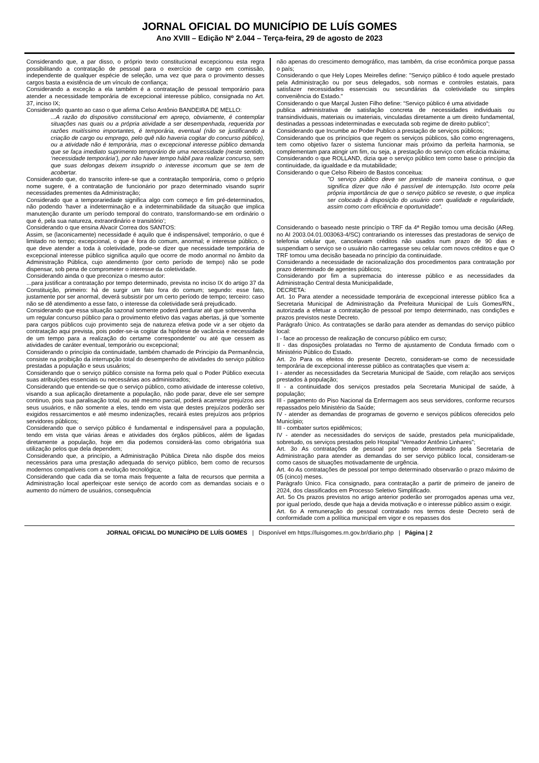JORNAL OFICIAL DO MUNICÍPIO DE LUÍS GOMES
Ano XVIII – Edição Nº 2.044 – Terça-feira, 29 de agosto de 2023
Considerando que, a par disso, o próprio texto constitucional excepcionou esta regra possibilitando a contratação de pessoal para o exercício de cargo em comissão, independente de qualquer espécie de seleção, uma vez que para o provimento desses cargos basta a existência de um vínculo de confiança;
Considerando a exceção a ela também é a contratação de pessoal temporário para atender a necessidade temporária de excepcional interesse público, consignada no Art. 37, inciso IX;
Considerando quanto ao caso o que afirma Celso Antônio BANDEIRA DE MELLO:
...A razão do dispositivo constitucional em apreço, obviamente, é contemplar situações nas quais ou a própria atividade a ser desempenhada, requerida por razões muitíssimo importantes, é temporária, eventual (não se justificando a criação de cargo ou emprego, pelo quê não haveria cogitar do concurso público), ou a atividade não é temporária, mas o excepcional interesse público demanda que se faça imediato suprimento temporário de uma necessidade (neste sentido, ‘necessidade temporária’), por não haver tempo hábil para realizar concurso, sem que suas delongas deixem insuprido o interesse incomum que se tem de acobertar.
Considerando que, do transcrito infere-se que a contratação temporária, como o próprio nome sugere, é a contratação de funcionário por prazo determinado visando suprir necessidades prementes da Administração;
Considerado que a temporariedade significa algo com começo e fim pré-determinados, não podendo ‘haver a indeterminação e a indeterminabilidade da situação que implica manutenção durante um período temporal do contrato, transformando-se em ordinário o que é, pela sua natureza, extraordinário e transitório’;
Considerando o que ensina Alvacir Correa dos SANTOS:
Assim, se (laconicamente) necessidade é aquilo que é indispensável; temporário, o que é limitado no tempo; excepcional, o que é fora do comum, anormal; e interesse público, o que deve atender a toda à coletividade, pode-se dizer que necessidade temporária de excepcional interesse público significa aquilo que ocorre de modo anormal no âmbito da Administração Pública, cujo atendimento (por certo período de tempo) não se pode dispensar, sob pena de comprometer o interesse da coletividade.
Considerando ainda o que preconiza o mesmo autor:
...para justificar a contratação por tempo determinado, prevista no inciso IX do artigo 37 da Constituição, primeiro: há de surgir um fato fora do comum; segundo: esse fato, justamente por ser anormal, deverá subsistir por um certo período de tempo; terceiro: caso não se dê atendimento a esse fato, o interesse da coletividade será prejudicado.
Considerando que essa situação sazonal somente poderá perdurar até que sobrevenha
um regular concurso público para o provimento efetivo das vagas abertas, já que ‘somente para cargos públicos cujo provimento seja de natureza efetiva pode vir a ser objeto da contratação aqui prevista, pois poder-se-ia cogitar da hipótese de vacância e necessidade de um tempo para a realização do certame correspondente’ ou até que cessem as atividades de caráter eventual, temporário ou excepcional;
Considerando o princípio da continuidade, também chamado de Principio da Permanência, consiste na proibição da interrupção total do desempenho de atividades do serviço público prestadas a população e seus usuários;
Considerando que o serviço público consiste na forma pelo qual o Poder Público executa suas atribuições essenciais ou necessárias aos administrados;
Considerando que entende-se que o serviço público, como atividade de interesse coletivo, visando a sua aplicação diretamente a população, não pode parar, deve ele ser sempre continuo, pois sua paralisação total, ou até mesmo parcial, poderá acarretar prejuízos aos seus usuários, e não somente a eles, tendo em vista que destes prejuízos poderão ser exigidos ressarcimentos e até mesmo indenizações, recairá estes prejuízos aos próprios servidores públicos;
Considerando que o serviço público é fundamental e indispensável para a população, tendo em vista que várias áreas e atividades dos órgãos públicos, além de ligadas diretamente a população, hoje em dia podemos considerá-las como obrigatória sua utilização pelos que dela dependem;
Considerando que, a princípio, a Administração Pública Direta não dispõe dos meios necessários para uma prestação adequada do serviço público, bem como de recursos modernos compatíveis com a evolução tecnológica;
Considerando que cada dia se torna mais frequente a falta de recursos que permita a Administração local aperfeiçoar este serviço de acordo com as demandas sociais e o aumento do número de usuários, consequência
não apenas do crescimento demográfico, mas também, da crise econômica porque passa o país;
Considerando o que Hely Lopes Meirelles define: "Serviço público é todo aquele prestado pela Administração ou por seus delegados, sob normas e controles estatais, para satisfazer necessidades essenciais ou secundárias da coletividade ou simples conveniência do Estado."
Considerando o que Marçal Justen Filho define: “Serviço público é uma atividade
publica administrativa de satisfação concreta de necessidades individuais ou transindividuais, materiais ou imateriais, vinculadas diretamente a um direito fundamental, destinadas a pessoas indeterminadas e executada sob regime de direito publico”;
Considerando que Incumbe ao Poder Publico a prestação de serviços públicos;
Considerando que os princípios que regem os serviços públicos, são como engrenagens, tem como objetivo fazer o sistema funcionar mais próximo da perfeita harmonia, se complementam para atingir um fim, ou seja, a prestação do serviço com eficácia máxima;
Considerando o que ROLLAND, dizia que o serviço público tem como base o princípio da continuidade, da igualdade e da mutabilidade;
Considerando o que Celso Ribeiro de Bastos conceitua:
"O serviço público deve ser prestado de maneira continua, o que significa dizer que não é passível de interrupção. Isto ocorre pela própria importância de que o serviço público se reveste, o que implica ser colocado à disposição do usuário com qualidade e regularidade, assim como com eficiência e oportunidade".
Considerando o baseado neste princípio o TRF da 4ª Região tomou uma decisão (AReg. no AI 2003.04.01.003063-4/SC) contrariando os interesses das prestadoras de serviço de telefonia celular que, cancelavam créditos não usados num prazo de 90 dias e suspendiam o serviço se o usuário não carregasse seu celular com novos créditos e que O TRF tomou uma decisão baseada no princípio da continuidade.
Considerando a necessidade de racionalização dos procedimentos para contratação por prazo determinado de agentes públicos;
Considerando por fim a supremacia do interesse público e as necessidades da Administração Central desta Municipalidade,
DECRETA:
Art. 1o Para atender a necessidade temporária de excepcional interesse público fica a Secretaria Municipal de Administração da Prefeitura Municipal de Luís Gomes/RN., autorizada a efetuar a contratação de pessoal por tempo determinado, nas condições e prazos previstos neste Decreto.
Parágrafo Único. As contratações se darão para atender as demandas do serviço público local:
I - face ao processo de realização de concurso público em curso;
II - das disposições prolatadas no Termo de ajustamento de Conduta firmado com o Ministério Público do Estado.
Art. 2o Para os efeitos do presente Decreto, consideram-se como de necessidade temporária de excepcional interesse público as contratações que visem a:
I - atender as necessidades da Secretaria Municipal de Saúde, com relação aos serviços prestados à população;
II - a continuidade dos serviços prestados pela Secretaria Municipal de saúde, à população;
III - pagamento do Piso Nacional da Enfermagem aos seus servidores, conforme recursos repassados pelo Ministério da Saúde;
IV - atender as demandas de programas de governo e serviços públicos oferecidos pelo Município;
III - combater surtos epidêmicos;
IV - atender as necessidades do serviços de saúde, prestados pela municipalidade, sobretudo, os serviços prestados pelo Hospital “Vereador Antônio Linhares”;
Art. 3o As contratações de pessoal por tempo determinado pela Secretaria de Administração para atender as demandas do ser serviço público local, consideram-se como casos de situações motivadamente de urgência.
Art. 4o As contratações de pessoal por tempo determinado observarão o prazo máximo de 05 (cinco) meses.
Parágrafo Único. Fica consignado, para contratação a partir de primeiro de janeiro de 2024, dos classificados em Processo Seletivo Simplificado.
Art. 5o Os prazos previstos no artigo anterior poderão ser prorrogados apenas uma vez, por igual período, desde que haja a devida motivação e o interesse público assim o exigir.
Art. 6o A remuneração do pessoal contratado nos termos deste Decreto será de conformidade com a política municipal em vigor e os repasses dos
JORNAL OFICIAL DO MUNICÍPIO DE LUÍS GOMES | Disponível em https://luisgomes.rn.gov.br/diario.php | Página | 2